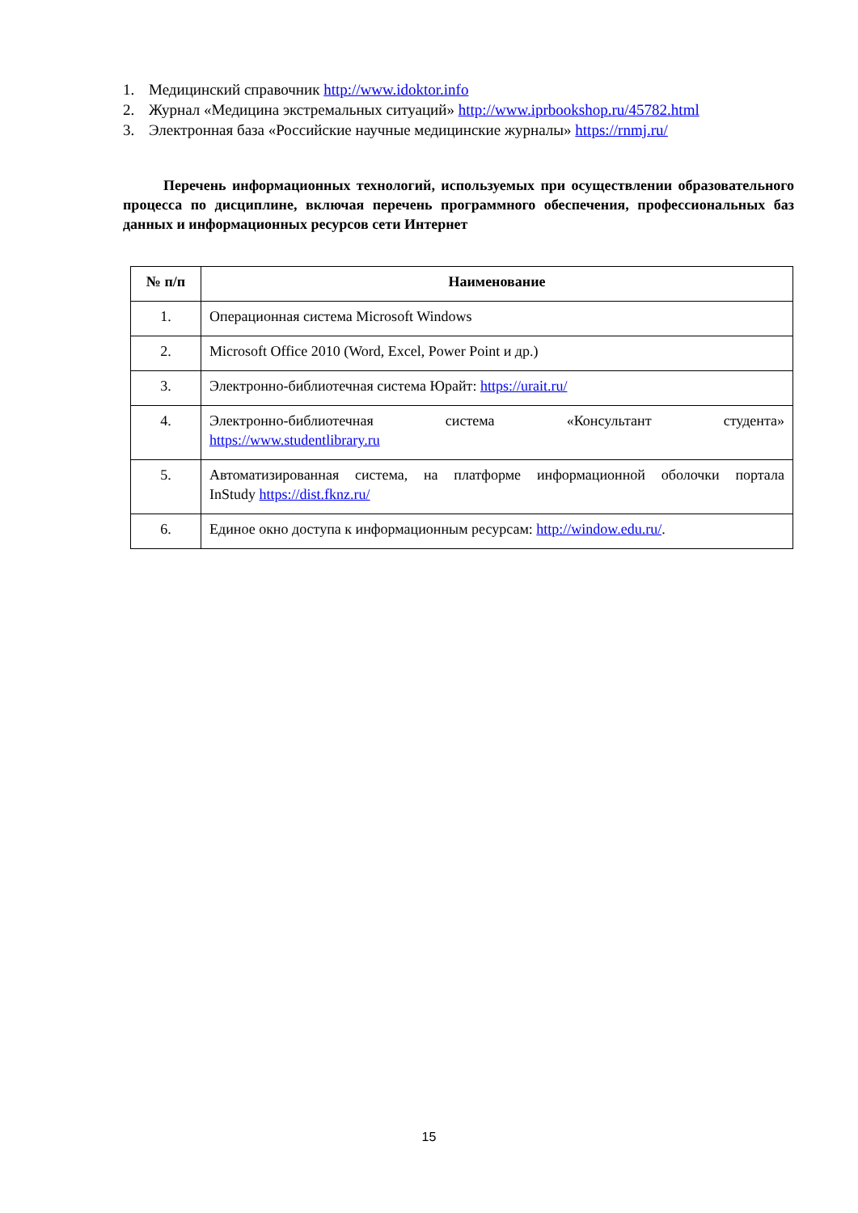1. Медицинский справочник http://www.idoktor.info
2. Журнал «Медицина экстремальных ситуаций» http://www.iprbookshop.ru/45782.html
3. Электронная база «Российские научные медицинские журналы» https://rnmj.ru/
Перечень информационных технологий, используемых при осуществлении образовательного процесса по дисциплине, включая перечень программного обеспечения, профессиональных баз данных и информационных ресурсов сети Интернет
| № п/п | Наименование |
| --- | --- |
| 1. | Операционная система Microsoft Windows |
| 2. | Microsoft Office 2010 (Word, Excel, Power Point и др.) |
| 3. | Электронно-библиотечная система Юрайт: https://urait.ru/ |
| 4. | Электронно-библиотечная система «Консультант студента» https://www.studentlibrary.ru |
| 5. | Автоматизированная система, на платформе информационной оболочки портала InStudy https://dist.fknz.ru/ |
| 6. | Единое окно доступа к информационным ресурсам: http://window.edu.ru/ . |
15